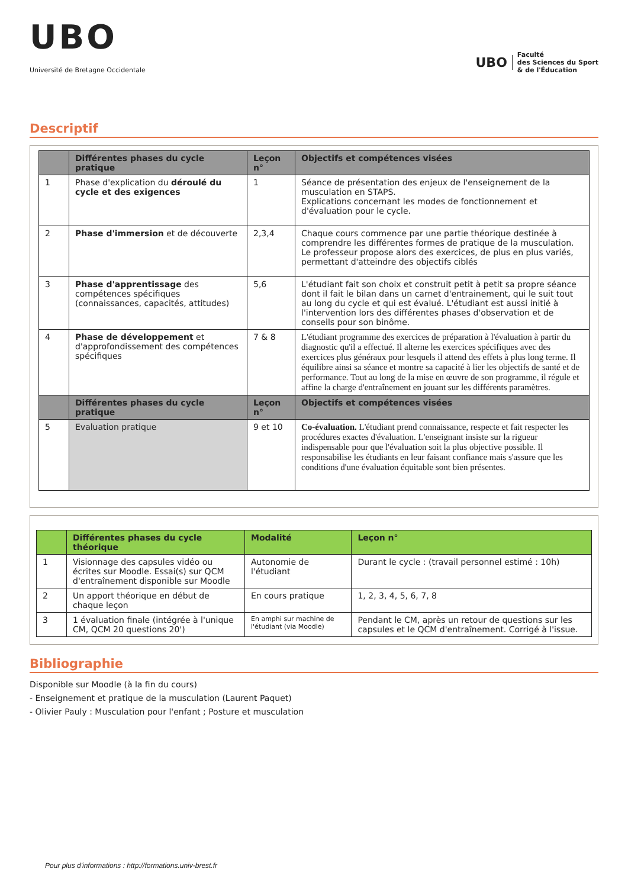UBO
Université de Bretagne Occidentale
UBO Faculté
des Sciences du Sport
& de l'Éducation
Descriptif
| | Différentes phases du cycle pratique | Leçon n° | Objectifs et compétences visées |
| --- | --- | --- | --- |
| 1 | Phase d'explication du déroulé du cycle et des exigences | 1 | Séance de présentation des enjeux de l'enseignement de la musculation en STAPS. Explications concernant les modes de fonctionnement et d'évaluation pour le cycle. |
| 2 | Phase d'immersion et de découverte | 2,3,4 | Chaque cours commence par une partie théorique destinée à comprendre les différentes formes de pratique de la musculation. Le professeur propose alors des exercices, de plus en plus variés, permettant d'atteindre des objectifs ciblés |
| 3 | Phase d'apprentissage des compétences spécifiques (connaissances, capacités, attitudes) | 5,6 | L'étudiant fait son choix et construit petit à petit sa propre séance dont il fait le bilan dans un carnet d'entrainement, qui le suit tout au long du cycle et qui est évalué. L'étudiant est aussi initié à l'intervention lors des différentes phases d'observation et de conseils pour son binôme. |
| 4 | Phase de développement et d'approfondissement des compétences spécifiques | 7 & 8 | L'étudiant programme des exercices de préparation à l'évaluation à partir du diagnostic qu'il a effectué. Il alterne les exercices spécifiques avec des exercices plus généraux pour lesquels il attend des effets à plus long terme. Il équilibre ainsi sa séance et montre sa capacité à lier les objectifs de santé et de performance. Tout au long de la mise en œuvre de son programme, il régule et affine la charge d'entraînement en jouant sur les différents paramètres. |
| | Différentes phases du cycle pratique | Leçon n° | Objectifs et compétences visées |
| 5 | Evaluation pratique | 9 et 10 | Co-évaluation. L'étudiant prend connaissance, respecte et fait respecter les procédures exactes d'évaluation. L'enseignant insiste sur la rigueur indispensable pour que l'évaluation soit la plus objective possible. Il responsabilise les étudiants en leur faisant confiance mais s'assure que les conditions d'une évaluation équitable sont bien présentes. |
| | Différentes phases du cycle théorique | Modalité | Leçon n° |
| --- | --- | --- | --- |
| 1 | Visionnage des capsules vidéo ou écrites sur Moodle. Essai(s) sur QCM d'entraînement disponible sur Moodle | Autonomie de l'étudiant | Durant le cycle : (travail personnel estimé : 10h) |
| 2 | Un apport théorique en début de chaque leçon | En cours pratique | 1, 2, 3, 4, 5, 6, 7, 8 |
| 3 | 1 évaluation finale (intégrée à l'unique CM, QCM 20 questions 20') | En amphi sur machine de l'étudiant (via Moodle) | Pendant le CM, après un retour de questions sur les capsules et le QCM d'entraînement. Corrigé à l'issue. |
Bibliographie
Disponible sur Moodle (à la fin du cours)
- Enseignement et pratique de la musculation (Laurent Paquet)
- Olivier Pauly : Musculation pour l'enfant ; Posture et musculation
Pour plus d'informations : http://formations.univ-brest.fr